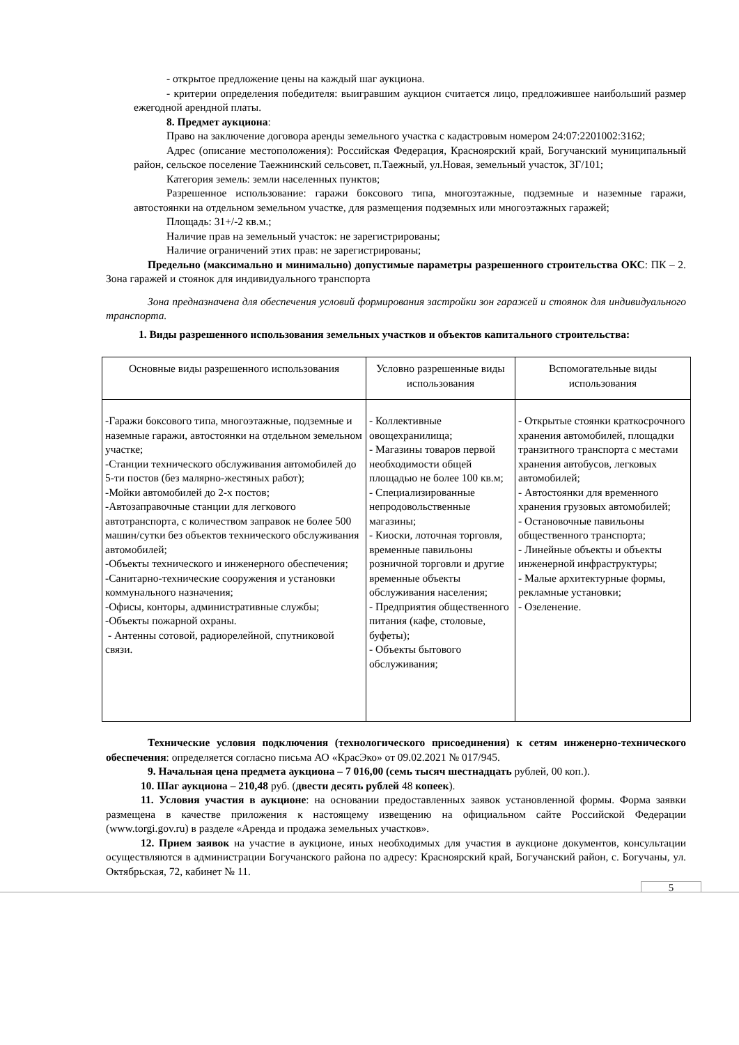- открытое предложение цены на каждый шаг аукциона.
- критерии определения победителя: выигравшим аукцион считается лицо, предложившее наибольший размер ежегодной арендной платы.
8. Предмет аукциона:
Право на заключение договора аренды земельного участка с кадастровым номером 24:07:2201002:3162;
Адрес (описание местоположения): Российская Федерация, Красноярский край, Богучанский муниципальный район, сельское поселение Таежнинский сельсовет, п.Таежный, ул.Новая, земельный участок, 3Г/101;
Категория земель: земли населенных пунктов;
Разрешенное использование: гаражи боксового типа, многоэтажные, подземные и наземные гаражи, автостоянки на отдельном земельном участке, для размещения подземных или многоэтажных гаражей;
Площадь: 31+/-2 кв.м.;
Наличие прав на земельный участок: не зарегистрированы;
Наличие ограничений этих прав: не зарегистрированы;
Предельно (максимально и минимально) допустимые параметры разрешенного строительства ОКС: ПК – 2. Зона гаражей и стоянок для индивидуального транспорта
Зона предназначена для обеспечения условий формирования застройки зон гаражей и стоянок для индивидуального транспорта.
1. Виды разрешенного использования земельных участков и объектов капитального строительства:
| Основные виды разрешенного использования | Условно разрешенные виды использования | Вспомогательные виды использования |
| --- | --- | --- |
| -Гаражи боксового типа, многоэтажные, подземные и наземные гаражи, автостоянки на отдельном земельном участке; -Станции технического обслуживания автомобилей до 5-ти постов (без малярно-жестяных работ); -Мойки автомобилей до 2-х постов; -Автозаправочные станции для легкового автотранспорта, с количеством заправок не более 500 машин/сутки без объектов технического обслуживания автомобилей; -Объекты технического и инженерного обеспечения; -Санитарно-технические сооружения и установки коммунального назначения; -Офисы, конторы, административные службы; -Объекты пожарной охраны. - Антенны сотовой, радиорелейной, спутниковой связи. | - Коллективные овощехранилища; - Магазины товаров первой необходимости общей площадью не более 100 кв.м; - Специализированные непродовольственные магазины; - Киоски, лоточная торговля, временные павильоны розничной торговли и другие временные объекты обслуживания населения; - Предприятия общественного питания (кафе, столовые, буфеты); - Объекты бытового обслуживания; | - Открытые стоянки краткосрочного хранения автомобилей, площадки транзитного транспорта с местами хранения автобусов, легковых автомобилей; - Автостоянки для временного хранения грузовых автомобилей; - Остановочные павильоны общественного транспорта; - Линейные объекты и объекты инженерной инфраструктуры; - Малые архитектурные формы, рекламные установки; - Озеленение. |
Технические условия подключения (технологического присоединения) к сетям инженерно-технического обеспечения: определяется согласно письма АО «КрасЭко» от 09.02.2021 № 017/945.
9. Начальная цена предмета аукциона – 7 016,00 (семь тысяч шестнадцать рублей, 00 коп.).
10. Шаг аукциона – 210,48 руб. (двести десять рублей 48 копеек).
11. Условия участия в аукционе: на основании предоставленных заявок установленной формы. Форма заявки размещена в качестве приложения к настоящему извещению на официальном сайте Российской Федерации (www.torgi.gov.ru) в разделе «Аренда и продажа земельных участков».
12. Прием заявок на участие в аукционе, иных необходимых для участия в аукционе документов, консультации осуществляются в администрации Богучанского района по адресу: Красноярский край, Богучанский район, с. Богучаны, ул. Октябрьская, 72, кабинет № 11.
5